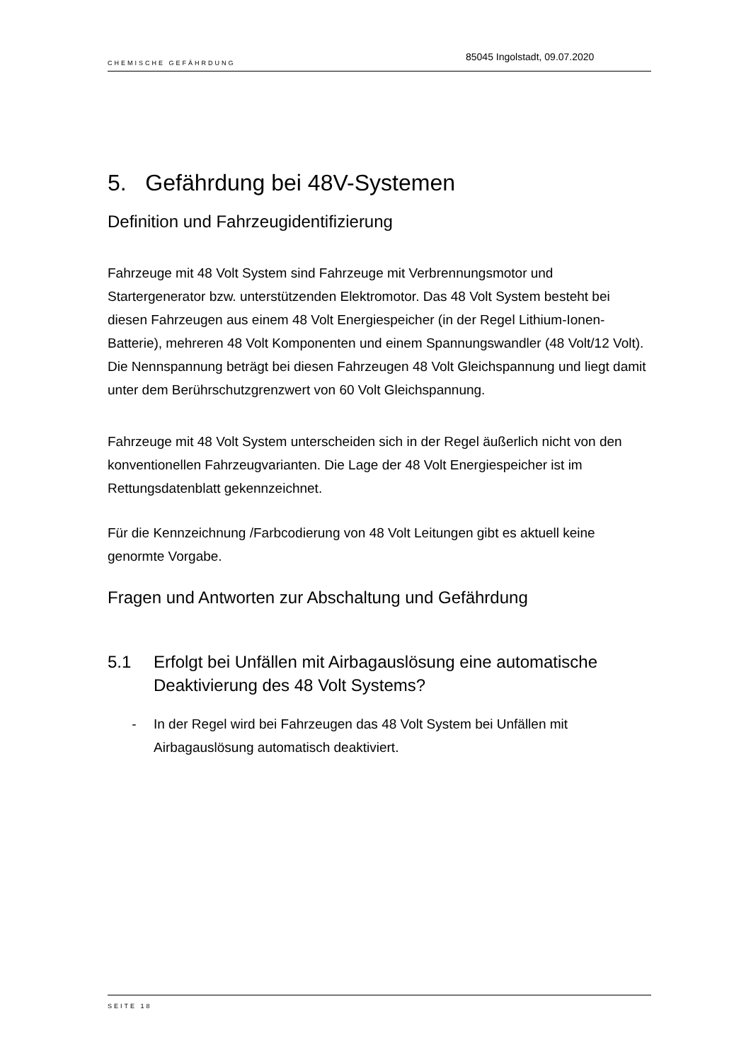CHEMISCHE GEFÄHRDUNG 85045 Ingolstadt, 09.07.2020
5. Gefährdung bei 48V-Systemen
Definition und Fahrzeugidentifizierung
Fahrzeuge mit 48 Volt System sind Fahrzeuge mit Verbrennungsmotor und Startergenerator bzw. unterstützenden Elektromotor. Das 48 Volt System besteht bei diesen Fahrzeugen aus einem 48 Volt Energiespeicher (in der Regel Lithium-Ionen-Batterie), mehreren 48 Volt Komponenten und einem Spannungswandler (48 Volt/12 Volt).
Die Nennspannung beträgt bei diesen Fahrzeugen 48 Volt Gleichspannung und liegt damit unter dem Berührschutzgrenzwert von 60 Volt Gleichspannung.
Fahrzeuge mit 48 Volt System unterscheiden sich in der Regel äußerlich nicht von den konventionellen Fahrzeugvarianten. Die Lage der 48 Volt Energiespeicher ist im Rettungsdatenblatt gekennzeichnet.
Für die Kennzeichnung /Farbcodierung von 48 Volt Leitungen gibt es aktuell keine genormte Vorgabe.
Fragen und Antworten zur Abschaltung und Gefährdung
5.1 Erfolgt bei Unfällen mit Airbagauslösung eine automatische Deaktivierung des 48 Volt Systems?
- In der Regel wird bei Fahrzeugen das 48 Volt System bei Unfällen mit Airbagauslösung automatisch deaktiviert.
SEITE 18